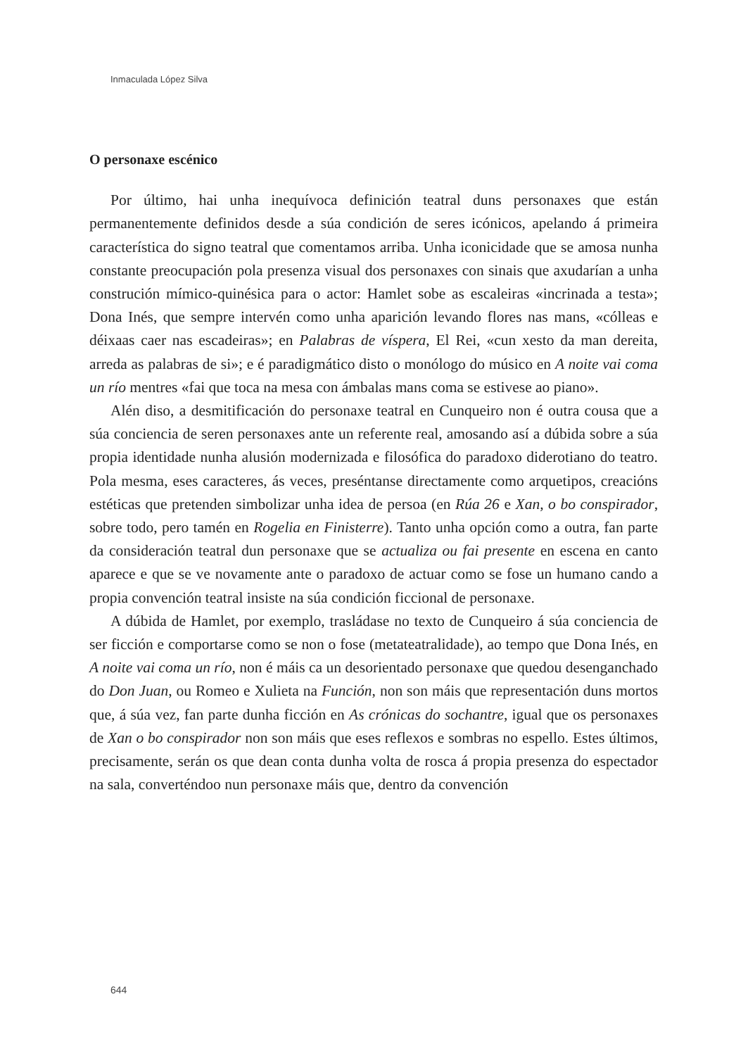Inmaculada López Silva
O personaxe escénico
Por último, hai unha inequívoca definición teatral duns personaxes que están permanentemente definidos desde a súa condición de seres icónicos, apelando á primeira característica do signo teatral que comentamos arriba. Unha iconicidade que se amosa nunha constante preocupación pola presenza visual dos personaxes con sinais que axudarían a unha construción mímico-quinésica para o actor: Hamlet sobe as escaleiras «incrinada a testa»; Dona Inés, que sempre intervén como unha aparición levando flores nas mans, «cólleas e déixaas caer nas escadeiras»; en Palabras de víspera, El Rei, «cun xesto da man dereita, arreda as palabras de si»; e é paradigmático disto o monólogo do músico en A noite vai coma un río mentres «fai que toca na mesa con ámbalas mans coma se estivese ao piano».
Alén diso, a desmitificación do personaxe teatral en Cunqueiro non é outra cousa que a súa conciencia de seren personaxes ante un referente real, amosando así a dúbida sobre a súa propia identidade nunha alusión modernizada e filosófica do paradoxo diderotiano do teatro. Pola mesma, eses caracteres, ás veces, preséntanse directamente como arquetipos, creacións estéticas que pretenden simbolizar unha idea de persoa (en Rúa 26 e Xan, o bo conspirador, sobre todo, pero tamén en Rogelia en Finisterre). Tanto unha opción como a outra, fan parte da consideración teatral dun personaxe que se actualiza ou fai presente en escena en canto aparece e que se ve novamente ante o paradoxo de actuar como se fose un humano cando a propia convención teatral insiste na súa condición ficcional de personaxe.
A dúbida de Hamlet, por exemplo, trasládase no texto de Cunqueiro á súa conciencia de ser ficción e comportarse como se non o fose (metateatralidade), ao tempo que Dona Inés, en A noite vai coma un río, non é máis ca un desorientado personaxe que quedou desenganchado do Don Juan, ou Romeo e Xulieta na Función, non son máis que representación duns mortos que, á súa vez, fan parte dunha ficción en As crónicas do sochantre, igual que os personaxes de Xan o bo conspirador non son máis que eses reflexos e sombras no espello. Estes últimos, precisamente, serán os que dean conta dunha volta de rosca á propia presenza do espectador na sala, converténdoo nun personaxe máis que, dentro da convención
644